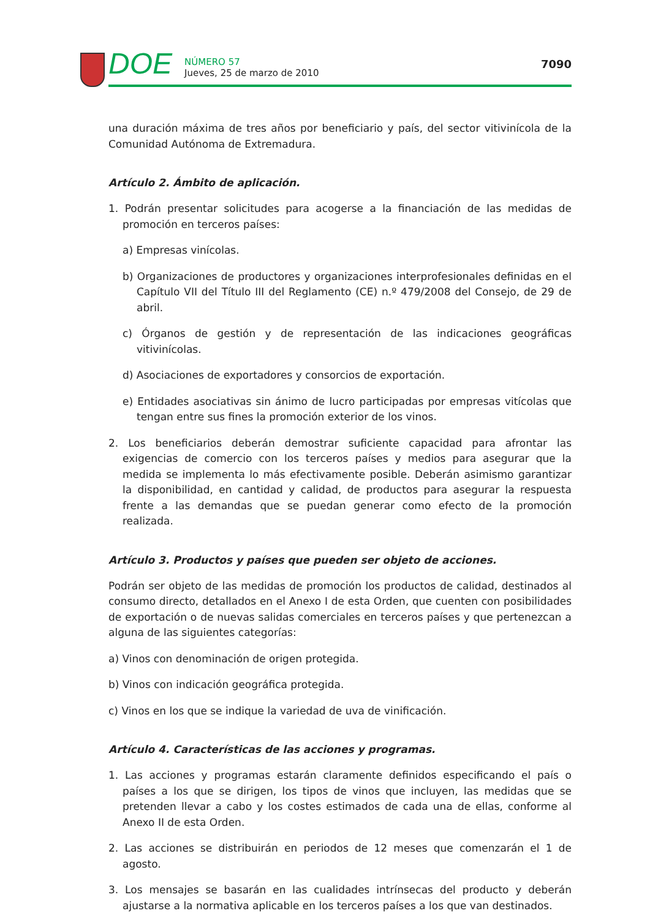DOE
NÚMERO 57
Jueves, 25 de marzo de 2010
7090
una duración máxima de tres años por beneficiario y país, del sector vitivinícola de la Comunidad Autónoma de Extremadura.
Artículo 2. Ámbito de aplicación.
1. Podrán presentar solicitudes para acogerse a la financiación de las medidas de promoción en terceros países:
a) Empresas vinícolas.
b) Organizaciones de productores y organizaciones interprofesionales definidas en el Capítulo VII del Título III del Reglamento (CE) n.º 479/2008 del Consejo, de 29 de abril.
c) Órganos de gestión y de representación de las indicaciones geográficas vitivinícolas.
d) Asociaciones de exportadores y consorcios de exportación.
e) Entidades asociativas sin ánimo de lucro participadas por empresas vitícolas que tengan entre sus fines la promoción exterior de los vinos.
2. Los beneficiarios deberán demostrar suficiente capacidad para afrontar las exigencias de comercio con los terceros países y medios para asegurar que la medida se implementa lo más efectivamente posible. Deberán asimismo garantizar la disponibilidad, en cantidad y calidad, de productos para asegurar la respuesta frente a las demandas que se puedan generar como efecto de la promoción realizada.
Artículo 3. Productos y países que pueden ser objeto de acciones.
Podrán ser objeto de las medidas de promoción los productos de calidad, destinados al consumo directo, detallados en el Anexo I de esta Orden, que cuenten con posibilidades de exportación o de nuevas salidas comerciales en terceros países y que pertenezcan a alguna de las siguientes categorías:
a) Vinos con denominación de origen protegida.
b) Vinos con indicación geográfica protegida.
c) Vinos en los que se indique la variedad de uva de vinificación.
Artículo 4. Características de las acciones y programas.
1. Las acciones y programas estarán claramente definidos especificando el país o países a los que se dirigen, los tipos de vinos que incluyen, las medidas que se pretenden llevar a cabo y los costes estimados de cada una de ellas, conforme al Anexo II de esta Orden.
2. Las acciones se distribuirán en periodos de 12 meses que comenzarán el 1 de agosto.
3. Los mensajes se basarán en las cualidades intrínsecas del producto y deberán ajustarse a la normativa aplicable en los terceros países a los que van destinados.